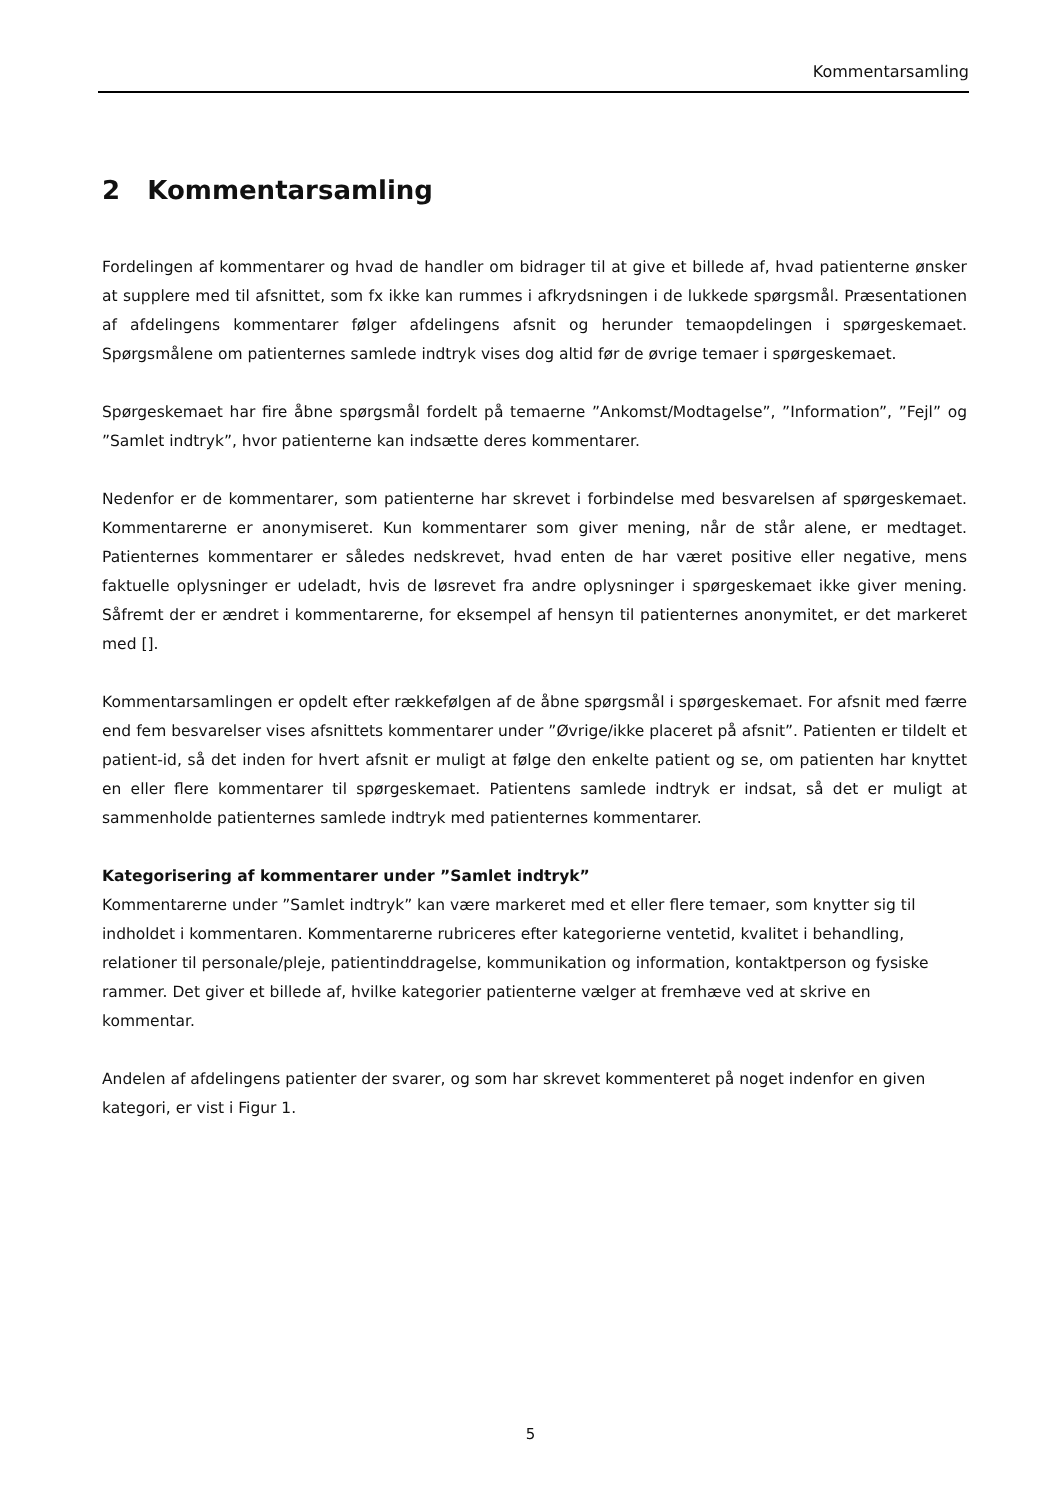Kommentarsamling
2 Kommentarsamling
Fordelingen af kommentarer og hvad de handler om bidrager til at give et billede af, hvad patienterne ønsker at supplere med til afsnittet, som fx ikke kan rummes i afkrydsningen i de lukkede spørgsmål. Præsentationen af afdelingens kommentarer følger afdelingens afsnit og herunder temaopdelingen i spørgeskemaet. Spørgsmålene om patienternes samlede indtryk vises dog altid før de øvrige temaer i spørgeskemaet.
Spørgeskemaet har fire åbne spørgsmål fordelt på temaerne ”Ankomst/Modtagelse”, ”Information”, ”Fejl” og ”Samlet indtryk”, hvor patienterne kan indsætte deres kommentarer.
Nedenfor er de kommentarer, som patienterne har skrevet i forbindelse med besvarelsen af spørgeskemaet. Kommentarerne er anonymiseret. Kun kommentarer som giver mening, når de står alene, er medtaget. Patienternes kommentarer er således nedskrevet, hvad enten de har været positive eller negative, mens faktuelle oplysninger er udeladt, hvis de løsrevet fra andre oplysninger i spørgeskemaet ikke giver mening. Såfremt der er ændret i kommentarerne, for eksempel af hensyn til patienternes anonymitet, er det markeret med [].
Kommentarsamlingen er opdelt efter rækkefølgen af de åbne spørgsmål i spørgeskemaet. For afsnit med færre end fem besvarelser vises afsnittets kommentarer under ”Øvrige/ikke placeret på afsnit”. Patienten er tildelt et patient-id, så det inden for hvert afsnit er muligt at følge den enkelte patient og se, om patienten har knyttet en eller flere kommentarer til spørgeskemaet. Patientens samlede indtryk er indsat, så det er muligt at sammenholde patienternes samlede indtryk med patienternes kommentarer.
Kategorisering af kommentarer under ”Samlet indtryk”
Kommentarerne under ”Samlet indtryk” kan være markeret med et eller flere temaer, som knytter sig til indholdet i kommentaren. Kommentarerne rubriceres efter kategorierne ventetid, kvalitet i behandling, relationer til personale/pleje, patientinddragelse, kommunikation og information, kontaktperson og fysiske rammer. Det giver et billede af, hvilke kategorier patienterne vælger at fremhæve ved at skrive en kommentar.
Andelen af afdelingens patienter der svarer, og som har skrevet kommenteret på noget indenfor en given kategori, er vist i Figur 1.
5